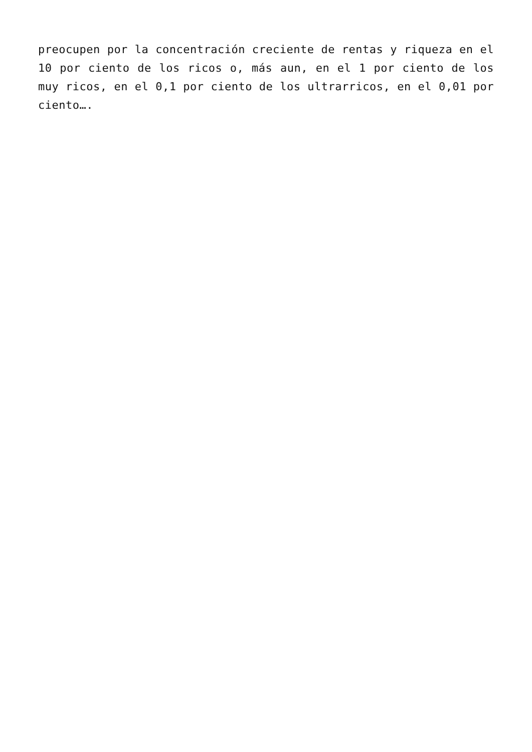preocupen por la concentración creciente de rentas y riqueza en el 10 por ciento de los ricos o, más aun, en el 1 por ciento de los muy ricos, en el 0,1 por ciento de los ultrarricos, en el 0,01 por ciento….